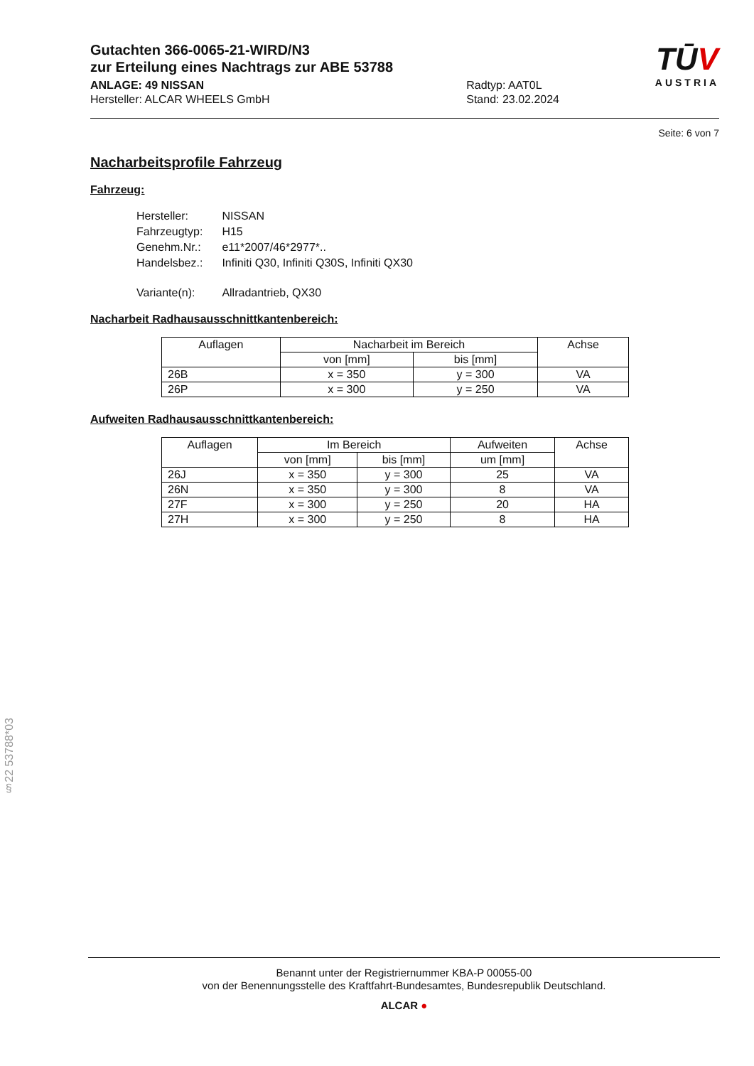TŪV
AUSTRIA
Gutachten 366-0065-21-WIRD/N3
zur Erteilung eines Nachtrags zur ABE 53788
ANLAGE: 49 NISSAN
Hersteller: ALCAR WHEELS GmbH
Radtyp: AAT0L
Stand: 23.02.2024
Seite: 6 von 7
Nacharbeitsprofile Fahrzeug
Fahrzeug:
| Hersteller: | NISSAN |
| Fahrzeugtyp: | H15 |
| Genehm.Nr.: | e11*2007/46*2977*.. |
| Handelsbez.: | Infiniti Q30, Infiniti Q30S, Infiniti QX30 |
| Variante(n): | Allradantrieb, QX30 |
Nacharbeit Radhausausschnittkantenbereich:
| Auflagen | Nacharbeit im Bereich | | Achse |
| --- | --- | --- | --- |
| | von [mm] | bis [mm] | |
| 26B | x = 350 | y = 300 | VA |
| 26P | x = 300 | y = 250 | VA |
Aufweiten Radhausausschnittkantenbereich:
| Auflagen | Im Bereich | | Aufweiten | Achse |
| --- | --- | --- | --- | --- |
| | von [mm] | bis [mm] | um [mm] | |
| 26J | x = 350 | y = 300 | 25 | VA |
| 26N | x = 350 | y = 300 | 8 | VA |
| 27F | x = 300 | y = 250 | 20 | HA |
| 27H | x = 300 | y = 250 | 8 | HA |
§22 53788*03
Benannt unter der Registriernummer KBA-P 00055-00
von der Benennungsstelle des Kraftfahrt-Bundesamtes, Bundesrepublik Deutschland.
ALCAR ●